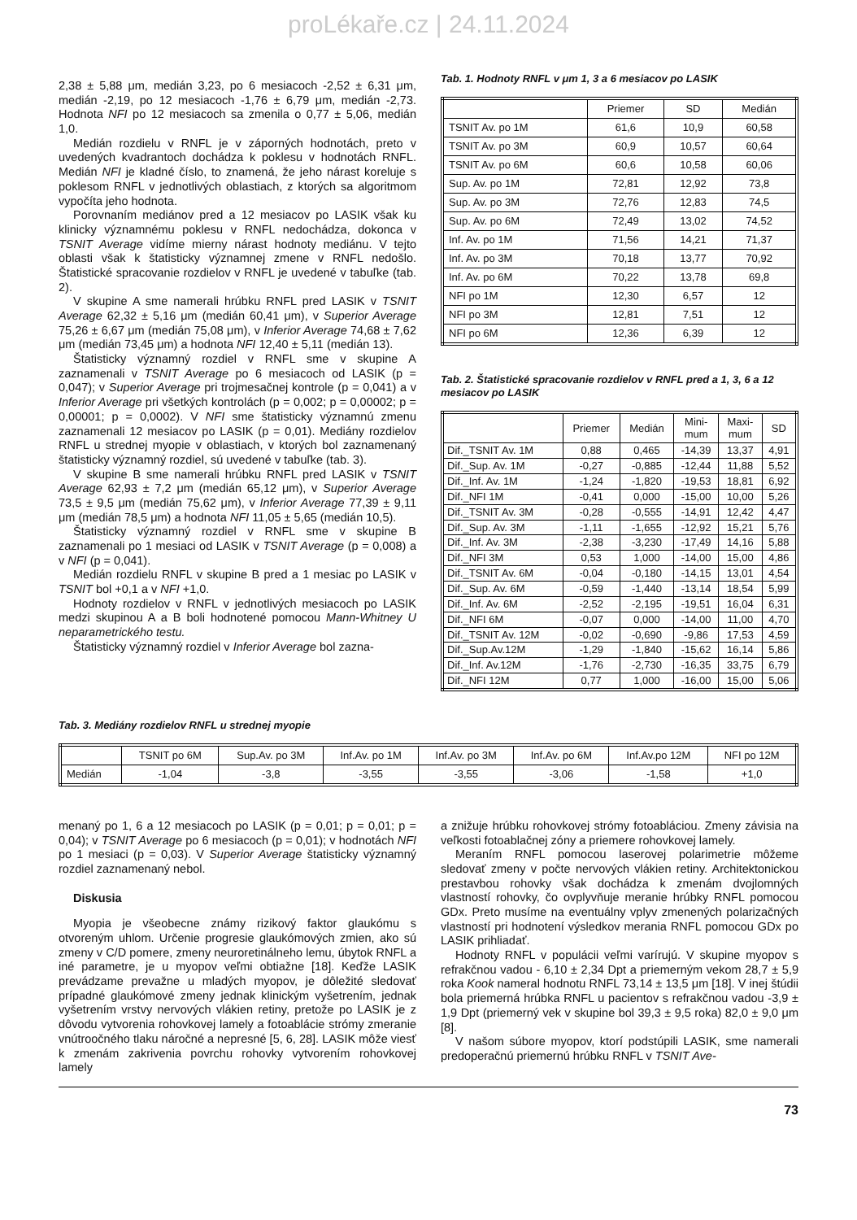proLékaře.cz | 24.11.2024
2,38 ± 5,88 μm, medián 3,23, po 6 mesiacoch -2,52 ± 6,31 μm, medián -2,19, po 12 mesiacoch -1,76 ± 6,79 μm, medián -2,73. Hodnota NFI po 12 mesiacoch sa zmenila o 0,77 ± 5,06, medián 1,0.
Medián rozdielu v RNFL je v záporných hodnotách, preto v uvedených kvadrantoch dochádza k poklesu v hodnotách RNFL. Medián NFI je kladné číslo, to znamená, že jeho nárast koreluje s poklesom RNFL v jednotlivých oblastiach, z ktorých sa algoritmom vypočíta jeho hodnota.
Porovnaním mediánov pred a 12 mesiacov po LASIK však ku klinicky významnému poklesu v RNFL nedochádza, dokonca v TSNIT Average vidíme mierny nárast hodnoty mediánu. V tejto oblasti však k štatisticky významnej zmene v RNFL nedošlo. Štatistické spracovanie rozdielov v RNFL je uvedené v tabuľke (tab. 2).
V skupine A sme namerali hrúbku RNFL pred LASIK v TSNIT Average 62,32 ± 5,16 μm (medián 60,41 μm), v Superior Average 75,26 ± 6,67 μm (medián 75,08 μm), v Inferior Average 74,68 ± 7,62 μm (medián 73,45 μm) a hodnota NFI 12,40 ± 5,11 (medián 13).
Štatisticky významný rozdiel v RNFL sme v skupine A zaznamenali v TSNIT Average po 6 mesiacoch od LASIK (p = 0,047); v Superior Average pri trojmesačnej kontrole (p = 0,041) a v Inferior Average pri všetkých kontrolách (p = 0,002; p = 0,00002; p = 0,00001; p = 0,0002). V NFI sme štatisticky významnú zmenu zaznamenali 12 mesiacov po LASIK (p = 0,01). Mediány rozdielov RNFL u strednej myopie v oblastiach, v ktorých bol zaznamenaný štatisticky významný rozdiel, sú uvedené v tabuľke (tab. 3).
V skupine B sme namerali hrúbku RNFL pred LASIK v TSNIT Average 62,93 ± 7,2 μm (medián 65,12 μm), v Superior Average 73,5 ± 9,5 μm (medián 75,62 μm), v Inferior Average 77,39 ± 9,11 μm (medián 78,5 μm) a hodnota NFI 11,05 ± 5,65 (medián 10,5).
Štatisticky významný rozdiel v RNFL sme v skupine B zaznamenali po 1 mesiaci od LASIK v TSNIT Average (p = 0,008) a v NFI (p = 0,041).
Medián rozdielu RNFL v skupine B pred a 1 mesiac po LASIK v TSNIT bol +0,1 a v NFI +1,0.
Hodnoty rozdielov v RNFL v jednotlivých mesiacoch po LASIK medzi skupinou A a B boli hodnotené pomocou Mann-Whitney U neparametrického testu.
Štatisticky významný rozdiel v Inferior Average bol zazna-
Tab. 1. Hodnoty RNFL v μm 1, 3 a 6 mesiacov po LASIK
| | Priemer | SD | Medián |
| --- | --- | --- | --- |
| TSNIT Av. po 1M | 61,6 | 10,9 | 60,58 |
| TSNIT Av. po 3M | 60,9 | 10,57 | 60,64 |
| TSNIT Av. po 6M | 60,6 | 10,58 | 60,06 |
| Sup. Av. po 1M | 72,81 | 12,92 | 73,8 |
| Sup. Av. po 3M | 72,76 | 12,83 | 74,5 |
| Sup. Av. po 6M | 72,49 | 13,02 | 74,52 |
| Inf. Av. po 1M | 71,56 | 14,21 | 71,37 |
| Inf. Av. po 3M | 70,18 | 13,77 | 70,92 |
| Inf. Av. po 6M | 70,22 | 13,78 | 69,8 |
| NFI po 1M | 12,30 | 6,57 | 12 |
| NFI po 3M | 12,81 | 7,51 | 12 |
| NFI po 6M | 12,36 | 6,39 | 12 |
Tab. 2. Štatistické spracovanie rozdielov v RNFL pred a 1, 3, 6 a 12 mesiacov po LASIK
| | Priemer | Medián | Mini- mum | Maxi- mum | SD |
| --- | --- | --- | --- | --- | --- |
| Dif._TSNIT Av. 1M | 0,88 | 0,465 | -14,39 | 13,37 | 4,91 |
| Dif._Sup. Av. 1M | -0,27 | -0,885 | -12,44 | 11,88 | 5,52 |
| Dif._Inf. Av. 1M | -1,24 | -1,820 | -19,53 | 18,81 | 6,92 |
| Dif._NFI 1M | -0,41 | 0,000 | -15,00 | 10,00 | 5,26 |
| Dif._TSNIT Av. 3M | -0,28 | -0,555 | -14,91 | 12,42 | 4,47 |
| Dif._Sup. Av. 3M | -1,11 | -1,655 | -12,92 | 15,21 | 5,76 |
| Dif._Inf. Av. 3M | -2,38 | -3,230 | -17,49 | 14,16 | 5,88 |
| Dif._NFI 3M | 0,53 | 1,000 | -14,00 | 15,00 | 4,86 |
| Dif._TSNIT Av. 6M | -0,04 | -0,180 | -14,15 | 13,01 | 4,54 |
| Dif._Sup. Av. 6M | -0,59 | -1,440 | -13,14 | 18,54 | 5,99 |
| Dif._Inf. Av. 6M | -2,52 | -2,195 | -19,51 | 16,04 | 6,31 |
| Dif._NFI 6M | -0,07 | 0,000 | -14,00 | 11,00 | 4,70 |
| Dif._TSNIT Av. 12M | -0,02 | -0,690 | -9,86 | 17,53 | 4,59 |
| Dif._Sup.Av.12M | -1,29 | -1,840 | -15,62 | 16,14 | 5,86 |
| Dif._Inf. Av.12M | -1,76 | -2,730 | -16,35 | 33,75 | 6,79 |
| Dif._NFI 12M | 0,77 | 1,000 | -16,00 | 15,00 | 5,06 |
Tab. 3. Mediány rozdielov RNFL u strednej myopie
| | TSNIT po 6M | Sup.Av. po 3M | Inf.Av. po 1M | Inf.Av. po 3M | Inf.Av. po 6M | Inf.Av.po 12M | NFI po 12M |
| --- | --- | --- | --- | --- | --- | --- | --- |
| Medián | -1,04 | -3,8 | -3,55 | -3,55 | -3,06 | -1,58 | +1,0 |
menaný po 1, 6 a 12 mesiacoch po LASIK (p = 0,01; p = 0,01; p = 0,04); v TSNIT Average po 6 mesiacoch (p = 0,01); v hodnotách NFI po 1 mesiaci (p = 0,03). V Superior Average štatisticky významný rozdiel zaznamenaný nebol.
Diskusia
Myopia je všeobecne známy rizikový faktor glaukómu s otvoreným uhlom. Určenie progresie glaukómových zmien, ako sú zmeny v C/D pomere, zmeny neuroretinálneho lemu, úbytok RNFL a iné parametre, je u myopov veľmi obtiažne [18]. Keďže LASIK prevádzame prevažne u mladých myopov, je dôležité sledovať prípadné glaukómové zmeny jednak klinickým vyšetrením, jednak vyšetrením vrstvy nervových vlákien retiny, pretože po LASIK je z dôvodu vytvorenia rohovkovej lamely a fotoablácie strómy zmeranie vnútroočného tlaku náročné a nepresné [5, 6, 28]. LASIK môže viesť k zmenám zakrivenia povrchu rohovky vytvorením rohovkovej lamely
a znižuje hrúbku rohovkovej strómy fotoabláciou. Zmeny závisia na veľkosti fotoablačnej zóny a priemere rohovkovej lamely.
Meraním RNFL pomocou laserovej polarimetrie môžeme sledovať zmeny v počte nervových vlákien retiny. Architektonickou prestavbou rohovky však dochádza k zmenám dvojlomných vlastností rohovky, čo ovplyvňuje meranie hrúbky RNFL pomocou GDx. Preto musíme na eventuálny vplyv zmenených polarizačných vlastností pri hodnotení výsledkov merania RNFL pomocou GDx po LASIK prihliadať.
Hodnoty RNFL v populácii veľmi varírujú. V skupine myopov s refrakčnou vadou - 6,10 ± 2,34 Dpt a priemerným vekom 28,7 ± 5,9 roka Kook nameral hodnotu RNFL 73,14 ± 13,5 μm [18]. V inej štúdii bola priemerná hrúbka RNFL u pacientov s refrakčnou vadou -3,9 ± 1,9 Dpt (priemerný vek v skupine bol 39,3 ± 9,5 roka) 82,0 ± 9,0 μm [8].
V našom súbore myopov, ktorí podstúpili LASIK, sme namerali predoperačnú priemernú hrúbku RNFL v TSNIT Ave-
73